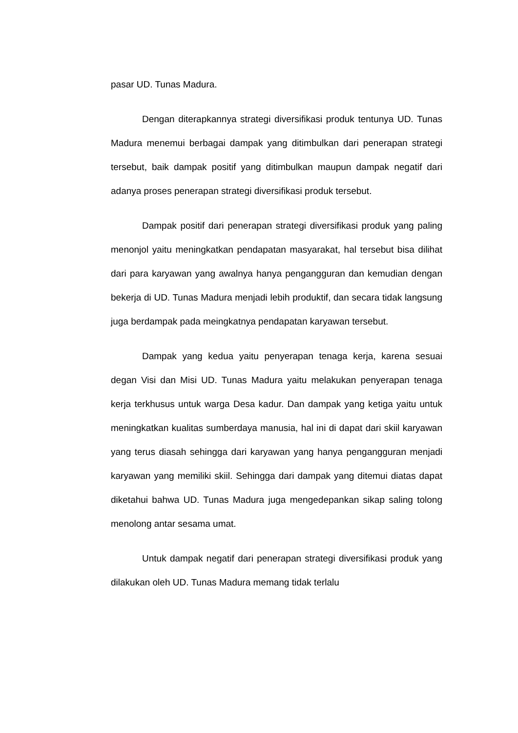pasar UD. Tunas Madura.
Dengan diterapkannya strategi diversifikasi produk tentunya UD. Tunas Madura menemui berbagai dampak yang ditimbulkan dari penerapan strategi tersebut, baik dampak positif yang ditimbulkan maupun dampak negatif dari adanya proses penerapan strategi diversifikasi produk tersebut.
Dampak positif dari penerapan strategi diversifikasi produk yang paling menonjol yaitu meningkatkan pendapatan masyarakat, hal tersebut bisa dilihat dari para karyawan yang awalnya hanya pengangguran dan kemudian dengan bekerja di UD. Tunas Madura menjadi lebih produktif, dan secara tidak langsung juga berdampak pada meingkatnya pendapatan karyawan tersebut.
Dampak yang kedua yaitu penyerapan tenaga kerja, karena sesuai degan Visi dan Misi UD. Tunas Madura yaitu melakukan penyerapan tenaga kerja terkhusus untuk warga Desa kadur. Dan dampak yang ketiga yaitu untuk meningkatkan kualitas sumberdaya manusia, hal ini di dapat dari skiil karyawan yang terus diasah sehingga dari karyawan yang hanya pengangguran menjadi karyawan yang memiliki skiil. Sehingga dari dampak yang ditemui diatas dapat diketahui bahwa UD. Tunas Madura juga mengedepankan sikap saling tolong menolong antar sesama umat.
Untuk dampak negatif dari penerapan strategi diversifikasi produk yang dilakukan oleh UD. Tunas Madura memang tidak terlalu